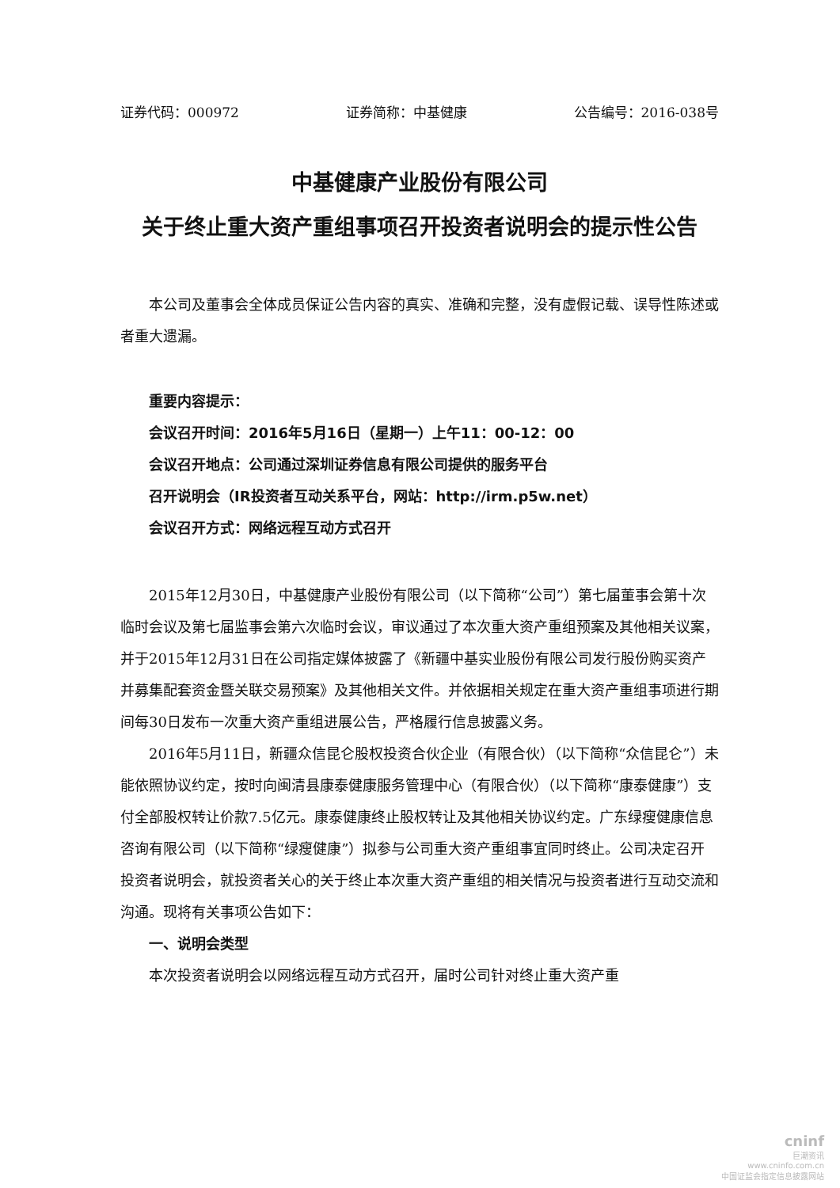证券代码：000972 证券简称：中基健康 公告编号：2016-038号
中基健康产业股份有限公司
关于终止重大资产重组事项召开投资者说明会的提示性公告
本公司及董事会全体成员保证公告内容的真实、准确和完整，没有虚假记载、误导性陈述或者重大遗漏。
重要内容提示：
会议召开时间：2016年5月16日（星期一）上午11：00-12：00
会议召开地点：公司通过深圳证券信息有限公司提供的服务平台
召开说明会（IR投资者互动关系平台，网站：http://irm.p5w.net）
会议召开方式：网络远程互动方式召开
2015年12月30日，中基健康产业股份有限公司（以下简称“公司”）第七届董事会第十次临时会议及第七届监事会第六次临时会议，审议通过了本次重大资产重组预案及其他相关议案，并于2015年12月31日在公司指定媒体披露了《新疆中基实业股份有限公司发行股份购买资产并募集配套资金暨关联交易预案》及其他相关文件。并依据相关规定在重大资产重组事项进行期间每30日发布一次重大资产重组进展公告，严格履行信息披露义务。
2016年5月11日，新疆众信昆仑股权投资合伙企业（有限合伙）（以下简称“众信昆仑”）未能依照协议约定，按时向闽清县康泰健康服务管理中心（有限合伙）（以下简称“康泰健康”）支付全部股权转让价款7.5亿元。康泰健康终止股权转让及其他相关协议约定。广东绿瘦健康信息咨询有限公司（以下简称“绿瘦健康”）拟参与公司重大资产重组事宜同时终止。公司决定召开投资者说明会，就投资者关心的关于终止本次重大资产重组的相关情况与投资者进行互动交流和沟通。现将有关事项公告如下：
一、说明会类型
本次投资者说明会以网络远程互动方式召开，届时公司针对终止重大资产重
cninf
巨潮资讯
www.cninfo.com.cn
中国证监会指定信息披露网站